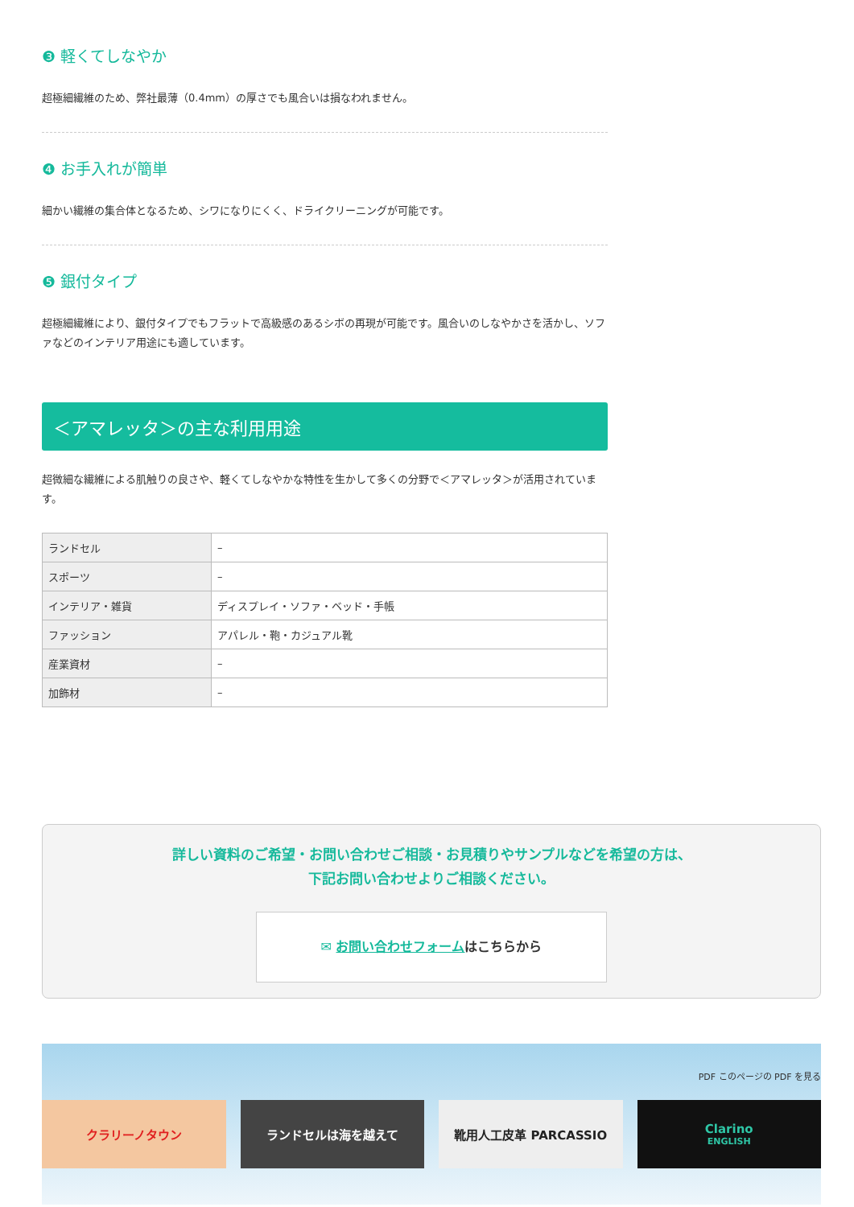❸ 軽くてしなやか
超極細繊維のため、弊社最薄（0.4mm）の厚さでも風合いは損なわれません。
❹ お手入れが簡単
細かい繊維の集合体となるため、シワになりにくく、ドライクリーニングが可能です。
❺ 銀付タイプ
超極細繊維により、銀付タイプでもフラットで高級感のあるシボの再現が可能です。風合いのしなやかさを活かし、ソファなどのインテリア用途にも適しています。
＜アマレッタ＞の主な利用用途
超微細な繊維による肌触りの良さや、軽くてしなやかな特性を生かして多くの分野で＜アマレッタ＞が活用されています。
| ランドセル | – |
| スポーツ | – |
| インテリア・雑貨 | ディスプレイ・ソファ・ベッド・手帳 |
| ファッション | アパレル・鞄・カジュアル靴 |
| 産業資材 | – |
| 加飾材 | – |
詳しい資料のご希望・お問い合わせご相談・お見積りやサンプルなどを希望の方は、
下記お問い合わせよりご相談ください。
✉ お問い合わせフォームはこちらから
PDF このページの PDF を見る
クラリーノタウン ランドセルは海を越えて 靴用人工皮革 PARCASSIO Clarino
ENGLISH